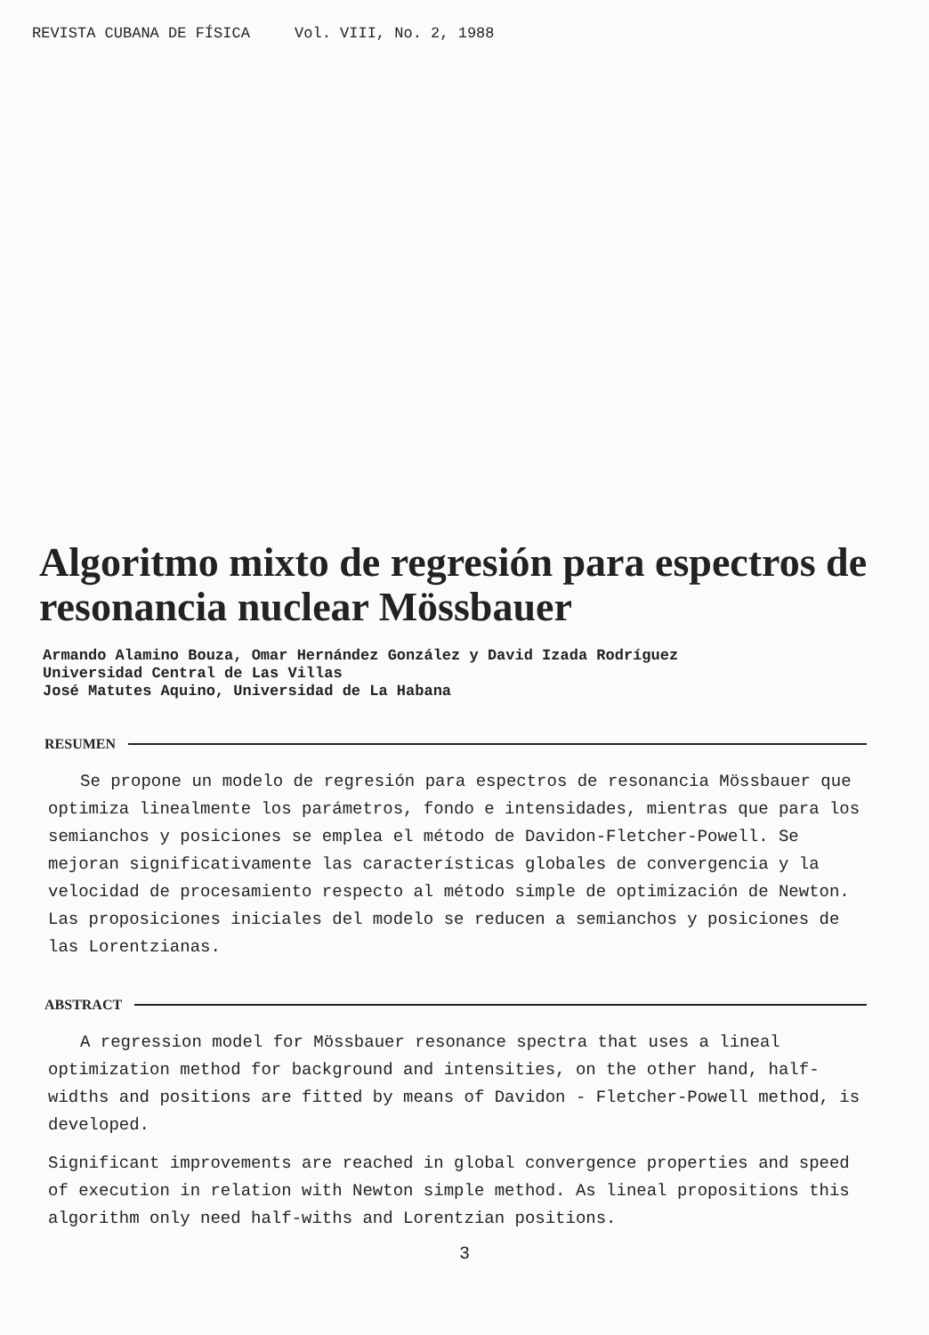REVISTA CUBANA DE FÍSICA Vol. VIII, No. 2, 1988
Algoritmo mixto de regresión para espectros de resonancia nuclear Mössbauer
Armando Alamino Bouza, Omar Hernández González y David Izada Rodríguez
Universidad Central de Las Villas
José Matutes Aquino, Universidad de La Habana
RESUMEN
Se propone un modelo de regresión para espectros de resonancia Mössbauer que optimiza linealmente los parámetros, fondo e intensidades, mientras que para los semianchos y posiciones se emplea el método de Davidon-Fletcher-Powell. Se mejoran significativamente las características globales de convergencia y la velocidad de procesamiento respecto al método simple de optimización de Newton. Las proposiciones iniciales del modelo se reducen a semianchos y posiciones de las Lorentzianas.
ABSTRACT
A regression model for Mössbauer resonance spectra that uses a lineal optimization method for background and intensities, on the other hand, half-widths and positions are fitted by means of Davidon - Fletcher-Powell method, is developed.
Significant improvements are reached in global convergence properties and speed of execution in relation with Newton simple method. As lineal propositions this algorithm only need half-withs and Lorentzian positions.
3